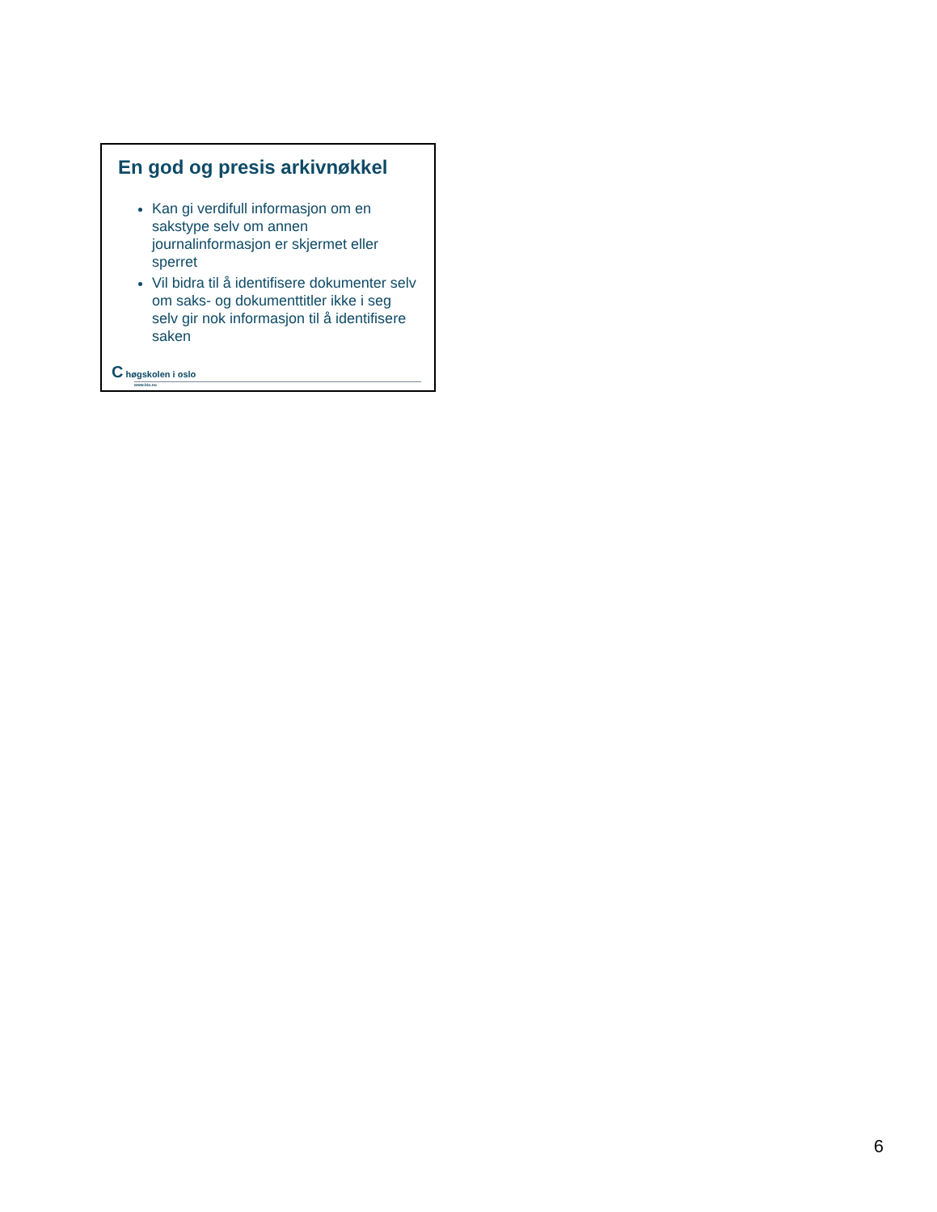En god og presis arkivnøkkel
Kan gi verdifull informasjon om en sakstype selv om annen journalinformasjon er skjermet eller sperret
Vil bidra til å identifisere dokumenter selv om saks- og dokumenttitler ikke i seg selv gir nok informasjon til å identifisere saken
C høgskolen i oslo
www.hio.no
6